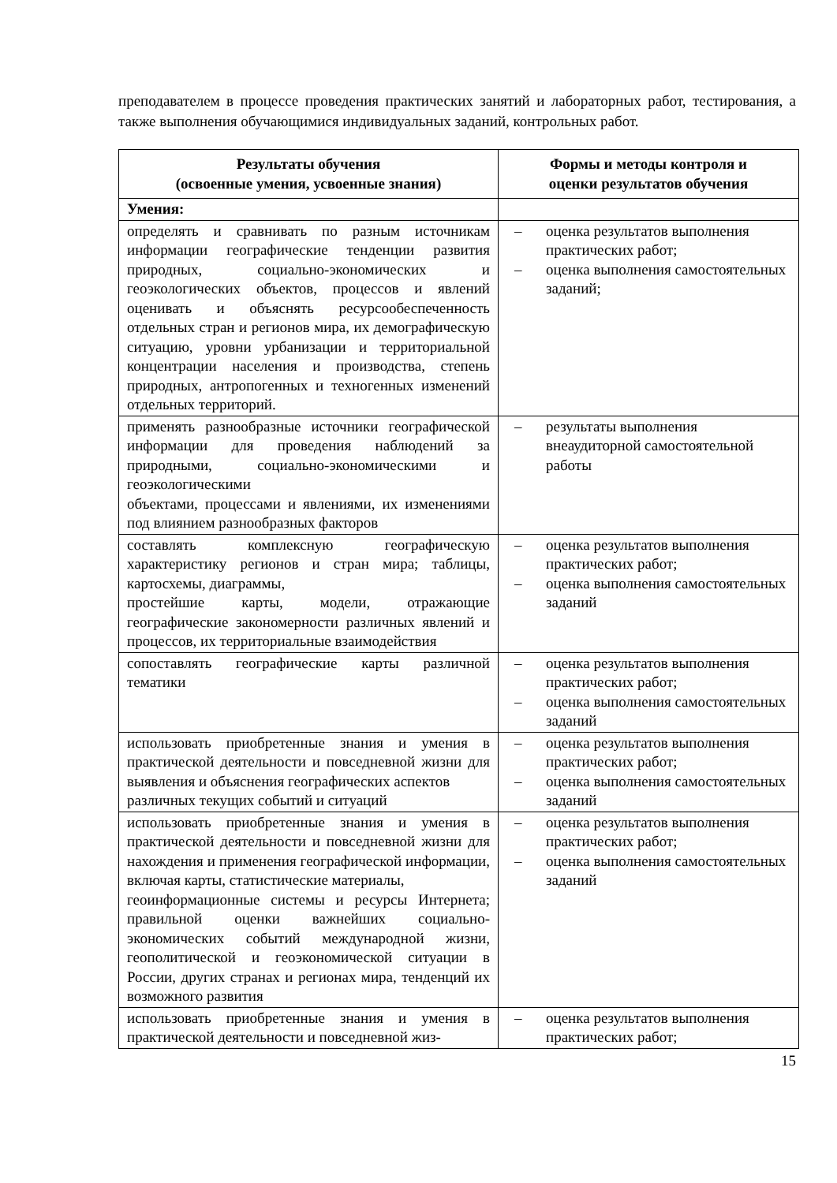преподавателем в процессе проведения практических занятий и лабораторных работ, тестирования, а также выполнения обучающимися индивидуальных заданий, контрольных работ.
| Результаты обучения (освоенные умения, усвоенные знания) | Формы и методы контроля и оценки результатов обучения |
| --- | --- |
| Умения: | |
| определять и сравнивать по разным источникам информации географические тенденции развития природных, социально-экономических и геоэкологических объектов, процессов и явлений оценивать и объяснять ресурсообеспеченность отдельных стран и регионов мира, их демографическую ситуацию, уровни урбанизации и территориальной концентрации населения и производства, степень природных, антропогенных и техногенных изменений отдельных территорий. | – оценка результатов выполнения практических работ; – оценка выполнения самостоятельных заданий; |
| применять разнообразные источники географической информации для проведения наблюдений за природными, социально-экономическими и геоэкологическими объектами, процессами и явлениями, их изменениями под влиянием разнообразных факторов | – результаты выполнения внеаудиторной самостоятельной работы |
| составлять комплексную географическую характеристику регионов и стран мира; таблицы, картосхемы, диаграммы, простейшие карты, модели, отражающие географические закономерности различных явлений и процессов, их территориальные взаимодействия | – оценка результатов выполнения практических работ; – оценка выполнения самостоятельных заданий |
| сопоставлять географические карты различной тематики | – оценка результатов выполнения практических работ; – оценка выполнения самостоятельных заданий |
| использовать приобретенные знания и умения в практической деятельности и повседневной жизни для выявления и объяснения географических аспектов различных текущих событий и ситуаций | – оценка результатов выполнения практических работ; – оценка выполнения самостоятельных заданий |
| использовать приобретенные знания и умения в практической деятельности и повседневной жизни для нахождения и применения географической информации, включая карты, статистические материалы, геоинформационные системы и ресурсы Интернета; правильной оценки важнейших социально-экономических событий международной жизни, геополитической и геоэкономической ситуации в России, других странах и регионах мира, тенденций их возможного развития | – оценка результатов выполнения практических работ; – оценка выполнения самостоятельных заданий |
| использовать приобретенные знания и умения в практической деятельности и повседневной жиз- | – оценка результатов выполнения практических работ; |
15